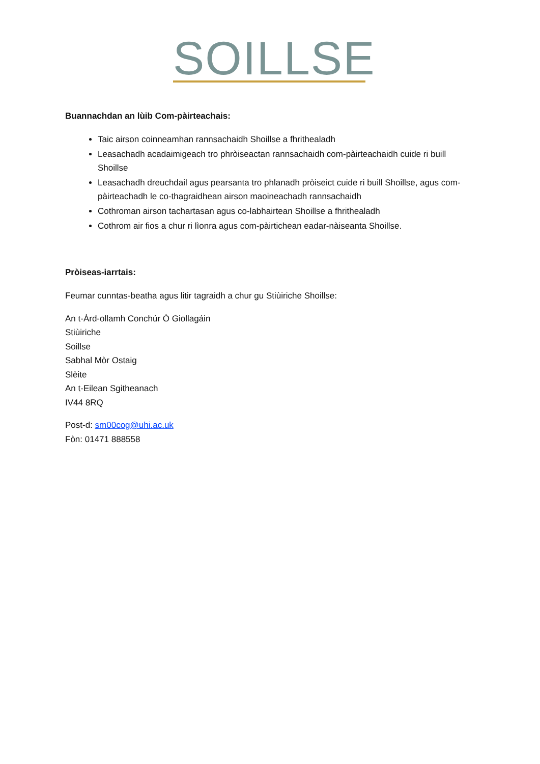SOILLSE
Buannachdan an lùib Com-pàirteachais:
Taic airson coinneamhan rannsachaidh Shoillse a fhrithealadh
Leasachadh acadaimigeach tro phròiseactan rannsachaidh com-pàirteachaidh cuide ri buill Shoillse
Leasachadh dreuchdail agus pearsanta tro phlanadh pròiseict cuide ri buill Shoillse, agus com-pàirteachadh le co-thagraidhean airson maoineachadh rannsachaidh
Cothroman airson tachartasan agus co-labhairtean Shoillse a fhrithealadh
Cothrom air fios a chur ri lìonra agus com-pàirtichean eadar-nàiseanta Shoillse.
Pròiseas-iarrtais:
Feumar cunntas-beatha agus litir tagraidh a chur gu Stiùiriche Shoillse:
An t-Àrd-ollamh Conchúr Ó Giollagáin
Stiùiriche
Soillse
Sabhal Mòr Ostaig
Slèite
An t-Eilean Sgitheanach
IV44 8RQ
Post-d: sm00cog@uhi.ac.uk
Fòn: 01471 888558